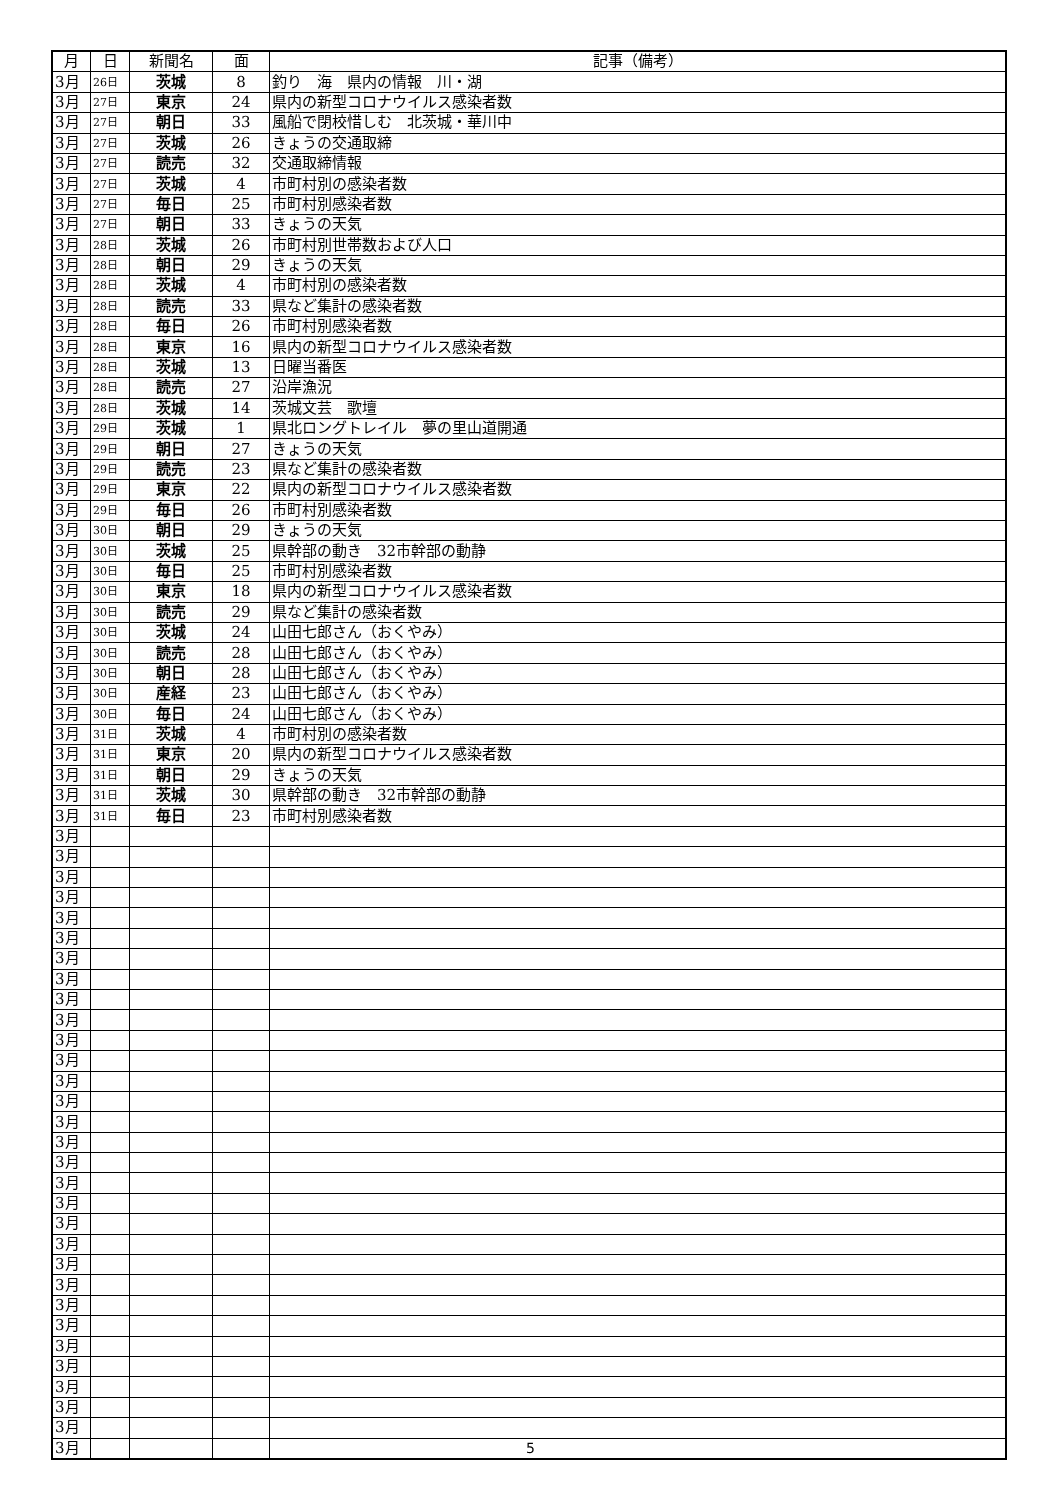| 月 | 日 | 新聞名 | 面 | 記事（備考） |
| --- | --- | --- | --- | --- |
| 3月 | 26日 | 茨城 | 8 | 釣り 海 県内の情報 川・湖 |
| 3月 | 27日 | 東京 | 24 | 県内の新型コロナウイルス感染者数 |
| 3月 | 27日 | 朝日 | 33 | 風船で閉校惜しむ 北茨城・華川中 |
| 3月 | 27日 | 茨城 | 26 | きょうの交通取締 |
| 3月 | 27日 | 読売 | 32 | 交通取締情報 |
| 3月 | 27日 | 茨城 | 4 | 市町村別の感染者数 |
| 3月 | 27日 | 毎日 | 25 | 市町村別感染者数 |
| 3月 | 27日 | 朝日 | 33 | きょうの天気 |
| 3月 | 28日 | 茨城 | 26 | 市町村別世帯数および人口 |
| 3月 | 28日 | 朝日 | 29 | きょうの天気 |
| 3月 | 28日 | 茨城 | 4 | 市町村別の感染者数 |
| 3月 | 28日 | 読売 | 33 | 県など集計の感染者数 |
| 3月 | 28日 | 毎日 | 26 | 市町村別感染者数 |
| 3月 | 28日 | 東京 | 16 | 県内の新型コロナウイルス感染者数 |
| 3月 | 28日 | 茨城 | 13 | 日曜当番医 |
| 3月 | 28日 | 読売 | 27 | 沿岸漁況 |
| 3月 | 28日 | 茨城 | 14 | 茨城文芸 歌壇 |
| 3月 | 29日 | 茨城 | 1 | 県北ロングトレイル 夢の里山道開通 |
| 3月 | 29日 | 朝日 | 27 | きょうの天気 |
| 3月 | 29日 | 読売 | 23 | 県など集計の感染者数 |
| 3月 | 29日 | 東京 | 22 | 県内の新型コロナウイルス感染者数 |
| 3月 | 29日 | 毎日 | 26 | 市町村別感染者数 |
| 3月 | 30日 | 朝日 | 29 | きょうの天気 |
| 3月 | 30日 | 茨城 | 25 | 県幹部の動き 32市幹部の動静 |
| 3月 | 30日 | 毎日 | 25 | 市町村別感染者数 |
| 3月 | 30日 | 東京 | 18 | 県内の新型コロナウイルス感染者数 |
| 3月 | 30日 | 読売 | 29 | 県など集計の感染者数 |
| 3月 | 30日 | 茨城 | 24 | 山田七郎さん（おくやみ） |
| 3月 | 30日 | 読売 | 28 | 山田七郎さん（おくやみ） |
| 3月 | 30日 | 朝日 | 28 | 山田七郎さん（おくやみ） |
| 3月 | 30日 | 産経 | 23 | 山田七郎さん（おくやみ） |
| 3月 | 30日 | 毎日 | 24 | 山田七郎さん（おくやみ） |
| 3月 | 31日 | 茨城 | 4 | 市町村別の感染者数 |
| 3月 | 31日 | 東京 | 20 | 県内の新型コロナウイルス感染者数 |
| 3月 | 31日 | 朝日 | 29 | きょうの天気 |
| 3月 | 31日 | 茨城 | 30 | 県幹部の動き 32市幹部の動静 |
| 3月 | 31日 | 毎日 | 23 | 市町村別感染者数 |
| 3月 | | | | |
| 3月 | | | | |
| 3月 | | | | |
| 3月 | | | | |
| 3月 | | | | |
| 3月 | | | | |
| 3月 | | | | |
| 3月 | | | | |
| 3月 | | | | |
| 3月 | | | | |
| 3月 | | | | |
| 3月 | | | | |
| 3月 | | | | |
| 3月 | | | | |
| 3月 | | | | |
| 3月 | | | | |
| 3月 | | | | |
| 3月 | | | | |
| 3月 | | | | |
| 3月 | | | | |
| 3月 | | | | |
| 3月 | | | | |
| 3月 | | | | |
| 3月 | | | | |
| 3月 | | | | |
| 3月 | | | | |
| 3月 | | | | |
| 3月 | | | | |
| 3月 | | | | |
| 3月 | | | | |
| 3月 | | | | |
5